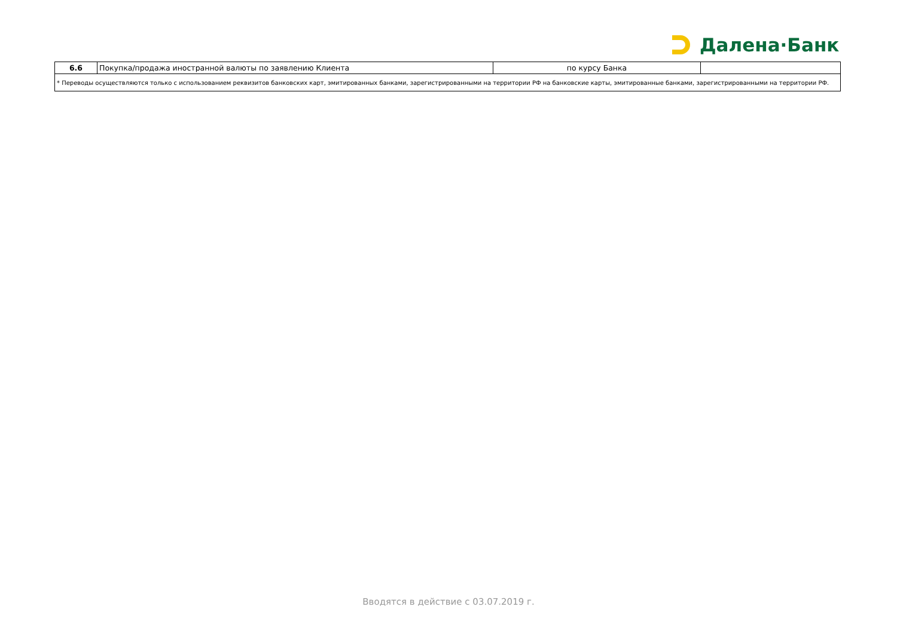Далена·Банк
| 6.6 | Покупка/продажа иностранной валюты по заявлению Клиента | по курсу Банка | |
| * Переводы осуществляются только с использованием реквизитов банковских карт, эмитированных банками, зарегистрированными на территории РФ на банковские карты, эмитированные банками, зарегистрированными на территории РФ. | | | |
Вводятся в действие с 03.07.2019 г.